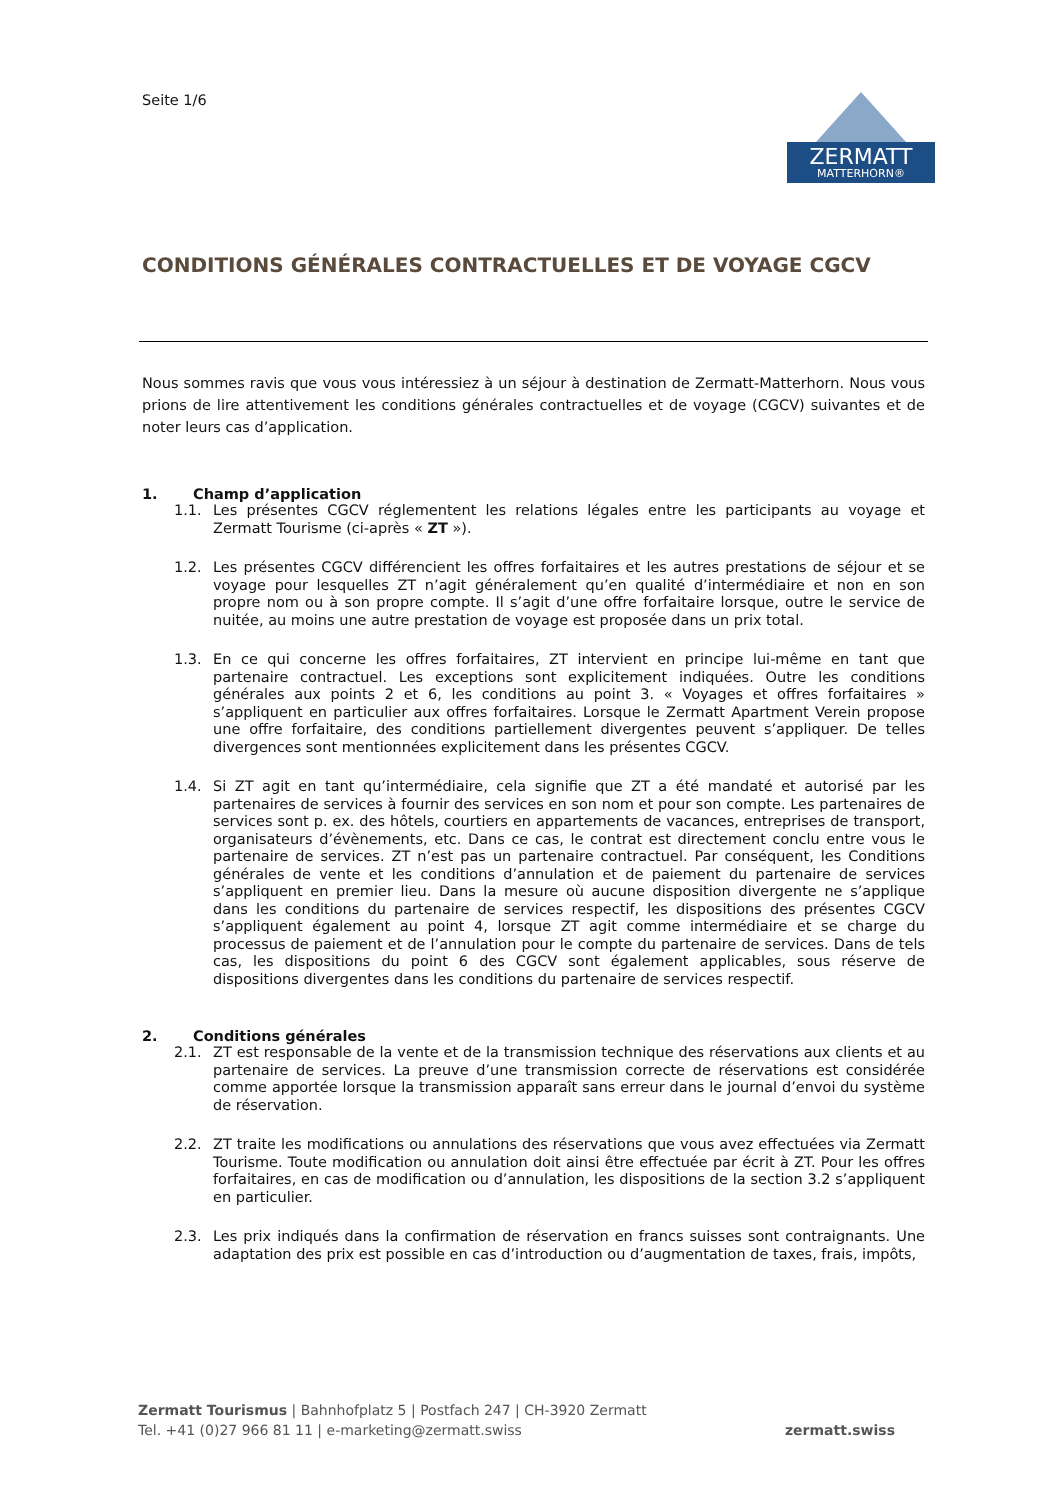Seite 1/6
ZERMATT
MATTERHORN®
CONDITIONS GÉNÉRALES CONTRACTUELLES ET DE VOYAGE CGCV
Nous sommes ravis que vous vous intéressiez à un séjour à destination de Zermatt-Matterhorn. Nous vous prions de lire attentivement les conditions générales contractuelles et de voyage (CGCV) suivantes et de noter leurs cas d’application.
1. Champ d’application
1.1. Les présentes CGCV réglementent les relations légales entre les participants au voyage et Zermatt Tourisme (ci-après « ZT »).
1.2. Les présentes CGCV différencient les offres forfaitaires et les autres prestations de séjour et se voyage pour lesquelles ZT n’agit généralement qu’en qualité d’intermédiaire et non en son propre nom ou à son propre compte. Il s’agit d’une offre forfaitaire lorsque, outre le service de nuitée, au moins une autre prestation de voyage est proposée dans un prix total.
1.3. En ce qui concerne les offres forfaitaires, ZT intervient en principe lui-même en tant que partenaire contractuel. Les exceptions sont explicitement indiquées. Outre les conditions générales aux points 2 et 6, les conditions au point 3. « Voyages et offres forfaitaires » s’appliquent en particulier aux offres forfaitaires. Lorsque le Zermatt Apartment Verein propose une offre forfaitaire, des conditions partiellement divergentes peuvent s’appliquer. De telles divergences sont mentionnées explicitement dans les présentes CGCV.
1.4. Si ZT agit en tant qu’intermédiaire, cela signifie que ZT a été mandaté et autorisé par les partenaires de services à fournir des services en son nom et pour son compte. Les partenaires de services sont p. ex. des hôtels, courtiers en appartements de vacances, entreprises de transport, organisateurs d’évènements, etc. Dans ce cas, le contrat est directement conclu entre vous le partenaire de services. ZT n’est pas un partenaire contractuel. Par conséquent, les Conditions générales de vente et les conditions d’annulation et de paiement du partenaire de services s’appliquent en premier lieu. Dans la mesure où aucune disposition divergente ne s’applique dans les conditions du partenaire de services respectif, les dispositions des présentes CGCV s’appliquent également au point 4, lorsque ZT agit comme intermédiaire et se charge du processus de paiement et de l’annulation pour le compte du partenaire de services. Dans de tels cas, les dispositions du point 6 des CGCV sont également applicables, sous réserve de dispositions divergentes dans les conditions du partenaire de services respectif.
2. Conditions générales
2.1. ZT est responsable de la vente et de la transmission technique des réservations aux clients et au partenaire de services. La preuve d’une transmission correcte de réservations est considérée comme apportée lorsque la transmission apparaît sans erreur dans le journal d’envoi du système de réservation.
2.2. ZT traite les modifications ou annulations des réservations que vous avez effectuées via Zermatt Tourisme. Toute modification ou annulation doit ainsi être effectuée par écrit à ZT. Pour les offres forfaitaires, en cas de modification ou d’annulation, les dispositions de la section 3.2 s’appliquent en particulier.
2.3. Les prix indiqués dans la confirmation de réservation en francs suisses sont contraignants. Une adaptation des prix est possible en cas d’introduction ou d’augmentation de taxes, frais, impôts,
Zermatt Tourismus | Bahnhofplatz 5 | Postfach 247 | CH-3920 Zermatt
Tel. +41 (0)27 966 81 11 | e-marketing@zermatt.swiss
zermatt.swiss